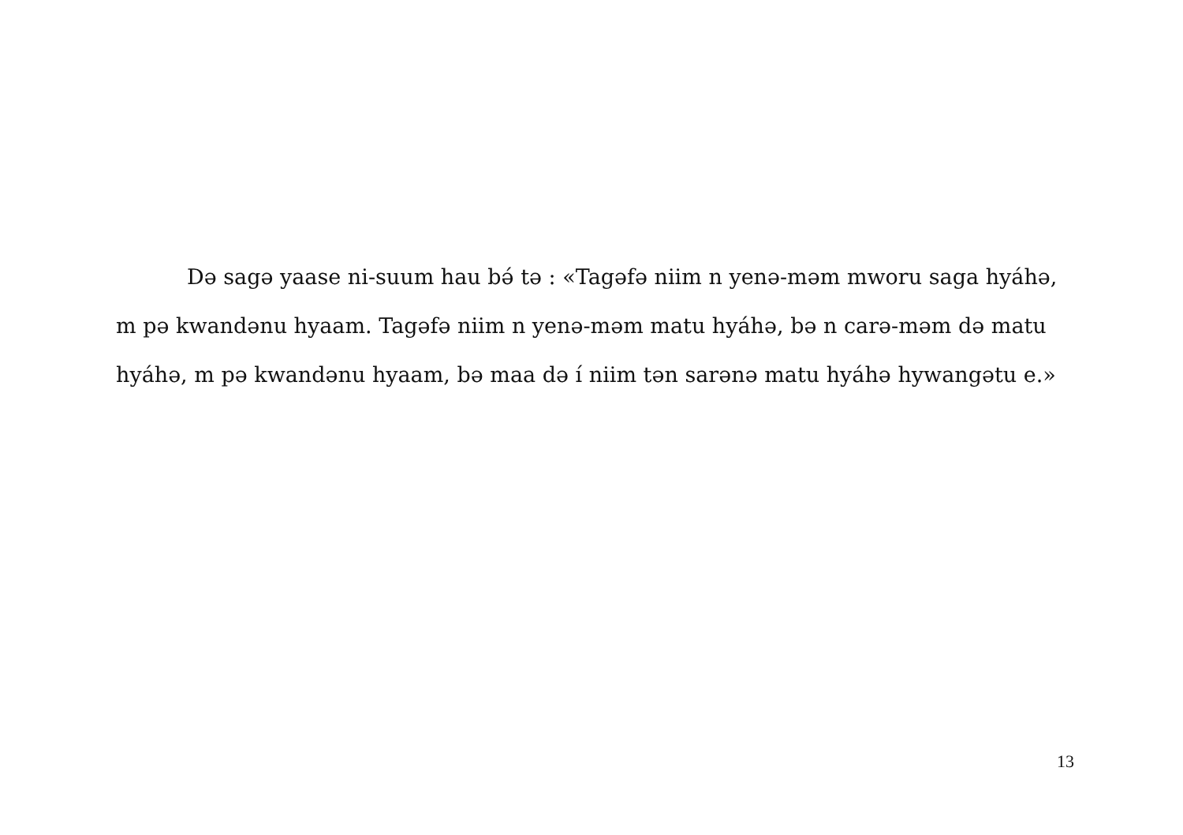Də sagə yaase ni-suum hau bə́ tə : «Tagəfə niim n yenə-məm mworu saga hyáhə, m pə kwandənu hyaam. Tagəfə niim n yenə-məm matu hyáhə, bə n carə-məm də matu hyáhə, m pə kwandənu hyaam, bə maa də í niim tən sarənə matu hyáhə hywangətu e.»
13